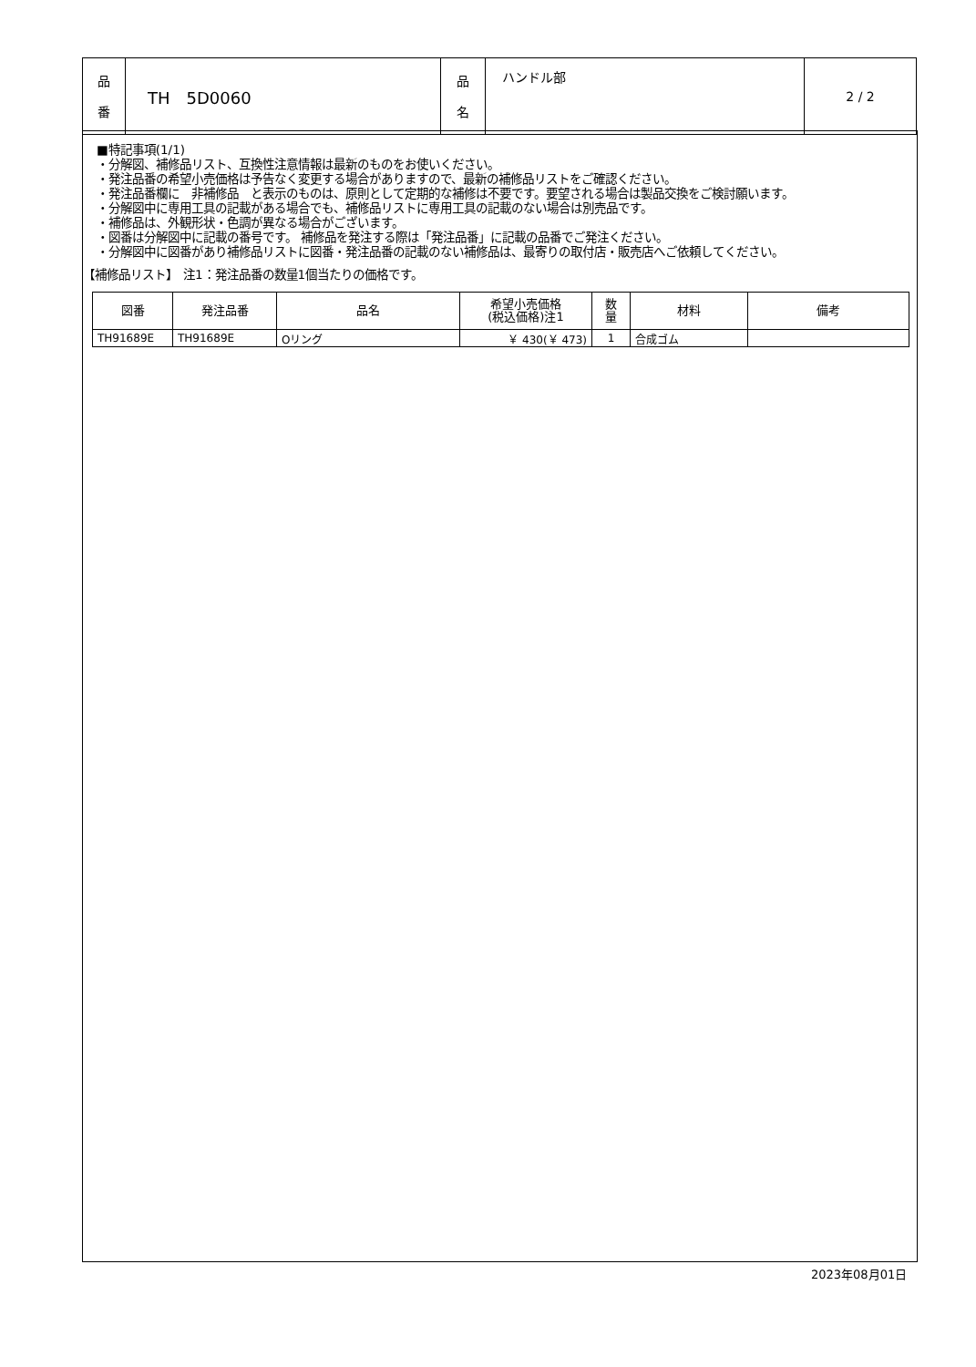| 品 番 | TH 5D0060 | 品 名 | ハンドル部 | 2 / 2 |
■特記事項(1/1)
・分解図、補修品リスト、互換性注意情報は最新のものをお使いください。
・発注品番の希望小売価格は予告なく変更する場合がありますので、最新の補修品リストをご確認ください。
・発注品番欄に　非補修品　と表示のものは、原則として定期的な補修は不要です。要望される場合は製品交換をご検討願います。
・分解図中に専用工具の記載がある場合でも、補修品リストに専用工具の記載のない場合は別売品です。
・補修品は、外観形状・色調が異なる場合がございます。
・図番は分解図中に記載の番号です。 補修品を発注する際は「発注品番」に記載の品番でご発注ください。
・分解図中に図番があり補修品リストに図番・発注品番の記載のない補修品は、最寄りの取付店・販売店へご依頼してください。
【補修品リスト】　注1：発注品番の数量1個当たりの価格です。
| 図番 | 発注品番 | 品名 | 希望小売価格 (税込価格)注1 | 数 量 | 材料 | 備考 |
| --- | --- | --- | --- | --- | --- | --- |
| TH91689E | TH91689E | Oリング | ￥ 430(￥ 473) | 1 | 合成ゴム | |
2023年08月01日